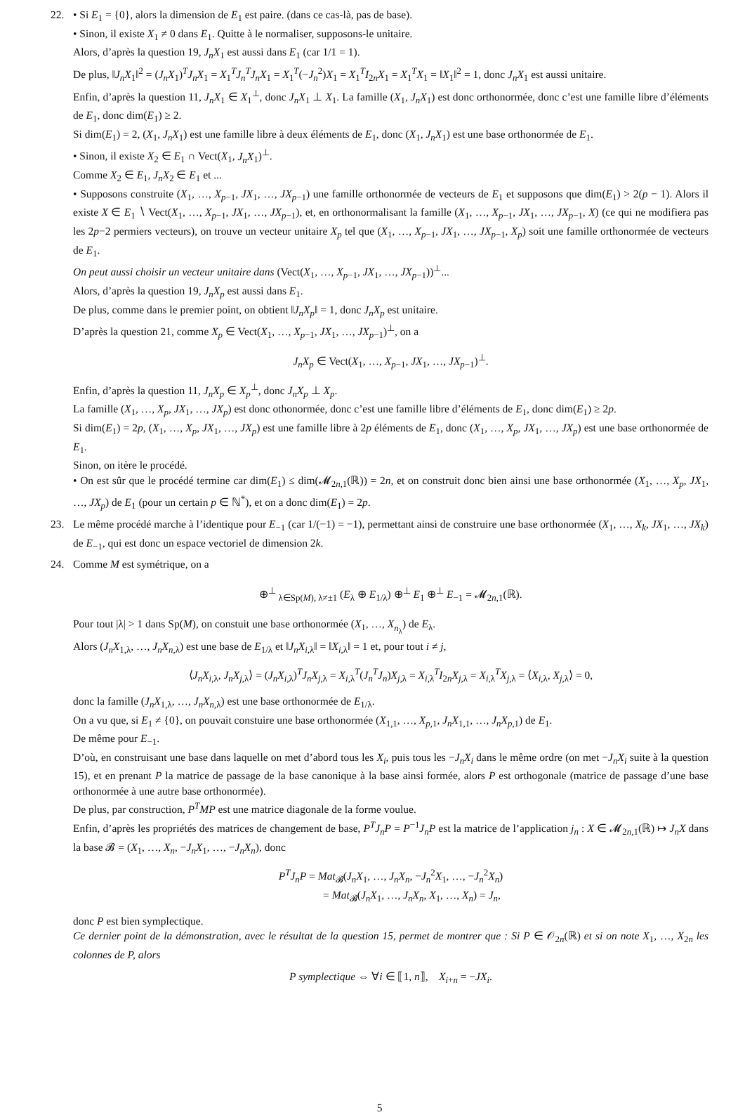22. • Si E<sub>1</sub> = {0}, alors la dimension de E<sub>1</sub> est paire. (dans ce cas-là, pas de base).
• Sinon, il existe X<sub>1</sub> ≠ 0 dans E<sub>1</sub>. Quitte à le normaliser, supposons-le unitaire.
Alors, d’après la question 19, J<sub>n</sub>X<sub>1</sub> est aussi dans E<sub>1</sub> (car 1/1 = 1).
De plus, ‖J<sub>n</sub>X<sub>1</sub>‖<sup>2</sup> = (J<sub>n</sub>X<sub>1</sub>)<sup>T</sup>J<sub>n</sub>X<sub>1</sub> = X<sub>1</sub><sup>T</sup>J<sub>n</sub><sup>T</sup>J<sub>n</sub>X<sub>1</sub> = X<sub>1</sub><sup>T</sup>(−J<sub>n</sub><sup>2</sup>)X<sub>1</sub> = X<sub>1</sub><sup>T</sup>I<sub>2n</sub>X<sub>1</sub> = X<sub>1</sub><sup>T</sup>X<sub>1</sub> = ‖X<sub>1</sub>‖<sup>2</sup> = 1, donc J<sub>n</sub>X<sub>1</sub> est aussi unitaire.
Enfin, d’après la question 11, J<sub>n</sub>X<sub>1</sub> ∈ X<sub>1</sub><sup>⊥</sup>, donc J<sub>n</sub>X<sub>1</sub> ⊥ X<sub>1</sub>. La famille (X<sub>1</sub>, J<sub>n</sub>X<sub>1</sub>) est donc orthonormée, donc c’est une famille libre d’éléments de E<sub>1</sub>, donc dim(E<sub>1</sub>) ≥ 2.
Si dim(E<sub>1</sub>) = 2, (X<sub>1</sub>, J<sub>n</sub>X<sub>1</sub>) est une famille libre à deux éléments de E<sub>1</sub>, donc (X<sub>1</sub>, J<sub>n</sub>X<sub>1</sub>) est une base orthonormée de E<sub>1</sub>.
• Sinon, il existe X<sub>2</sub> ∈ E<sub>1</sub> ∩ Vect(X<sub>1</sub>, J<sub>n</sub>X<sub>1</sub>)<sup>⊥</sup>.
Comme X<sub>2</sub> ∈ E<sub>1</sub>, J<sub>n</sub>X<sub>2</sub> ∈ E<sub>1</sub> et ...
• Supposons construite (X<sub>1</sub>, …, X<sub>p−1</sub>, JX<sub>1</sub>, …, JX<sub>p−1</sub>) une famille orthonormée de vecteurs de E<sub>1</sub> et supposons que dim(E<sub>1</sub>) > 2(p − 1). Alors il existe X ∈ E<sub>1</sub> ∖ Vect(X<sub>1</sub>, …, X<sub>p−1</sub>, JX<sub>1</sub>, …, JX<sub>p−1</sub>), et, en orthonormalisant la famille (X<sub>1</sub>, …, X<sub>p−1</sub>, JX<sub>1</sub>, …, JX<sub>p−1</sub>, X) (ce qui ne modifiera pas les 2p−2 permiers vecteurs), on trouve un vecteur unitaire X<sub>p</sub> tel que (X<sub>1</sub>, …, X<sub>p−1</sub>, JX<sub>1</sub>, …, JX<sub>p−1</sub>, X<sub>p</sub>) soit une famille orthonormée de vecteurs de E<sub>1</sub>.
On peut aussi choisir un vecteur unitaire dans (Vect(X<sub>1</sub>, …, X<sub>p−1</sub>, JX<sub>1</sub>, …, JX<sub>p−1</sub>))<sup>⊥</sup>...
Alors, d’après la question 19, J<sub>n</sub>X<sub>p</sub> est aussi dans E<sub>1</sub>.
De plus, comme dans le premier point, on obtient ‖J<sub>n</sub>X<sub>p</sub>‖ = 1, donc J<sub>n</sub>X<sub>p</sub> est unitaire.
D’après la question 21, comme X<sub>p</sub> ∈ Vect(X<sub>1</sub>, …, X<sub>p−1</sub>, JX<sub>1</sub>, …, JX<sub>p−1</sub>)<sup>⊥</sup>, on a
J<sub>n</sub>X<sub>p</sub> ∈ Vect(X<sub>1</sub>, …, X<sub>p−1</sub>, JX<sub>1</sub>, …, JX<sub>p−1</sub>)<sup>⊥</sup>.
Enfin, d’après la question 11, J<sub>n</sub>X<sub>p</sub> ∈ X<sub>p</sub><sup>⊥</sup>, donc J<sub>n</sub>X<sub>p</sub> ⊥ X<sub>p</sub>.
La famille (X<sub>1</sub>, …, X<sub>p</sub>, JX<sub>1</sub>, …, JX<sub>p</sub>) est donc othonormée, donc c’est une famille libre d’éléments de E<sub>1</sub>, donc dim(E<sub>1</sub>) ≥ 2p.
Si dim(E<sub>1</sub>) = 2p, (X<sub>1</sub>, …, X<sub>p</sub>, JX<sub>1</sub>, …, JX<sub>p</sub>) est une famille libre à 2p éléments de E<sub>1</sub>, donc (X<sub>1</sub>, …, X<sub>p</sub>, JX<sub>1</sub>, …, JX<sub>p</sub>) est une base orthonormée de E<sub>1</sub>.
Sinon, on itère le procédé.
• On est sûr que le procédé termine car dim(E<sub>1</sub>) ≤ dim(𝓜<sub>2n,1</sub>(ℝ)) = 2n, et on construit donc bien ainsi une base orthonormée (X<sub>1</sub>, …, X<sub>p</sub>, JX<sub>1</sub>, …, JX<sub>p</sub>) de E<sub>1</sub> (pour un certain p ∈ ℕ<sup>*</sup>), et on a donc dim(E<sub>1</sub>) = 2p.
23. Le même procédé marche à l’identique pour E<sub>−1</sub> (car 1/(−1) = −1), permettant ainsi de construire une base orthonormée (X<sub>1</sub>, …, X<sub>k</sub>, JX<sub>1</sub>, …, JX<sub>k</sub>) de E<sub>−1</sub>, qui est donc un espace vectoriel de dimension 2k.
24. Comme M est symétrique, on a
⊕<sup>⊥</sup><sub>λ∈Sp(M), λ≠±1</sub> (E<sub>λ</sub> ⊕ E<sub>1/λ</sub>) ⊕<sup>⊥</sup> E<sub>1</sub> ⊕<sup>⊥</sup> E<sub>−1</sub> = 𝓜<sub>2n,1</sub>(ℝ).
Pour tout |λ| > 1 dans Sp(M), on constuit une base orthonormée (X<sub>1</sub>, …, X<sub>n<sub>λ</sub></sub>) de E<sub>λ</sub>.
Alors (J<sub>n</sub>X<sub>1,λ</sub>, …, J<sub>n</sub>X<sub>n,λ</sub>) est une base de E<sub>1/λ</sub> et ‖J<sub>n</sub>X<sub>i,λ</sub>‖ = ‖X<sub>i,λ</sub>‖ = 1 et, pour tout i ≠ j,
⟨J<sub>n</sub>X<sub>i,λ</sub>, J<sub>n</sub>X<sub>j,λ</sub>⟩ = (J<sub>n</sub>X<sub>i,λ</sub>)<sup>T</sup>J<sub>n</sub>X<sub>j,λ</sub> = X<sub>i,λ</sub><sup>T</sup>(J<sub>n</sub><sup>T</sup>J<sub>n</sub>)X<sub>j,λ</sub> = X<sub>i,λ</sub><sup>T</sup>I<sub>2n</sub>X<sub>j,λ</sub> = X<sub>i,λ</sub><sup>T</sup>X<sub>j,λ</sub> = ⟨X<sub>i,λ</sub>, X<sub>j,λ</sub>⟩ = 0,
donc la famille (J<sub>n</sub>X<sub>1,λ</sub>, …, J<sub>n</sub>X<sub>n,λ</sub>) est une base orthonormée de E<sub>1/λ</sub>.
On a vu que, si E<sub>1</sub> ≠ {0}, on pouvait constuire une base orthonormée (X<sub>1,1</sub>, …, X<sub>p,1</sub>, J<sub>n</sub>X<sub>1,1</sub>, …, J<sub>n</sub>X<sub>p,1</sub>) de E<sub>1</sub>.
De même pour E<sub>−1</sub>.
D’où, en construisant une base dans laquelle on met d’abord tous les X<sub>i</sub>, puis tous les −J<sub>n</sub>X<sub>i</sub> dans le même ordre (on met −J<sub>n</sub>X<sub>i</sub> suite à la question 15), et en prenant P la matrice de passage de la base canonique à la base ainsi formée, alors P est orthogonale (matrice de passage d’une base orthonormée à une autre base orthonormée).
De plus, par construction, P<sup>T</sup>MP est une matrice diagonale de la forme voulue.
Enfin, d’après les propriétés des matrices de changement de base, P<sup>T</sup>J<sub>n</sub>P = P<sup>−1</sup>J<sub>n</sub>P est la matrice de l’application j<sub>n</sub> : X ∈ 𝓜<sub>2n,1</sub>(ℝ) ↦ J<sub>n</sub>X dans la base 𝓑 = (X<sub>1</sub>, …, X<sub>n</sub>, −J<sub>n</sub>X<sub>1</sub>, …, −J<sub>n</sub>X<sub>n</sub>), donc
P<sup>T</sup>J<sub>n</sub>P = Mat<sub>𝓑</sub>(J<sub>n</sub>X<sub>1</sub>, …, J<sub>n</sub>X<sub>n</sub>, −J<sub>n</sub><sup>2</sup>X<sub>1</sub>, …, −J<sub>n</sub><sup>2</sup>X<sub>n</sub>)
= Mat<sub>𝓑</sub>(J<sub>n</sub>X<sub>1</sub>, …, J<sub>n</sub>X<sub>n</sub>, X<sub>1</sub>, …, X<sub>n</sub>) = J<sub>n</sub>,
donc P est bien symplectique.
Ce dernier point de la démonstration, avec le résultat de la question 15, permet de montrer que : Si P ∈ 𝒪<sub>2n</sub>(ℝ) et si on note X<sub>1</sub>, …, X<sub>2n</sub> les colonnes de P, alors
P symplectique ⇔ ∀i ∈ ⟦1, n⟧, X<sub>i+n</sub> = −JX<sub>i</sub>.
5